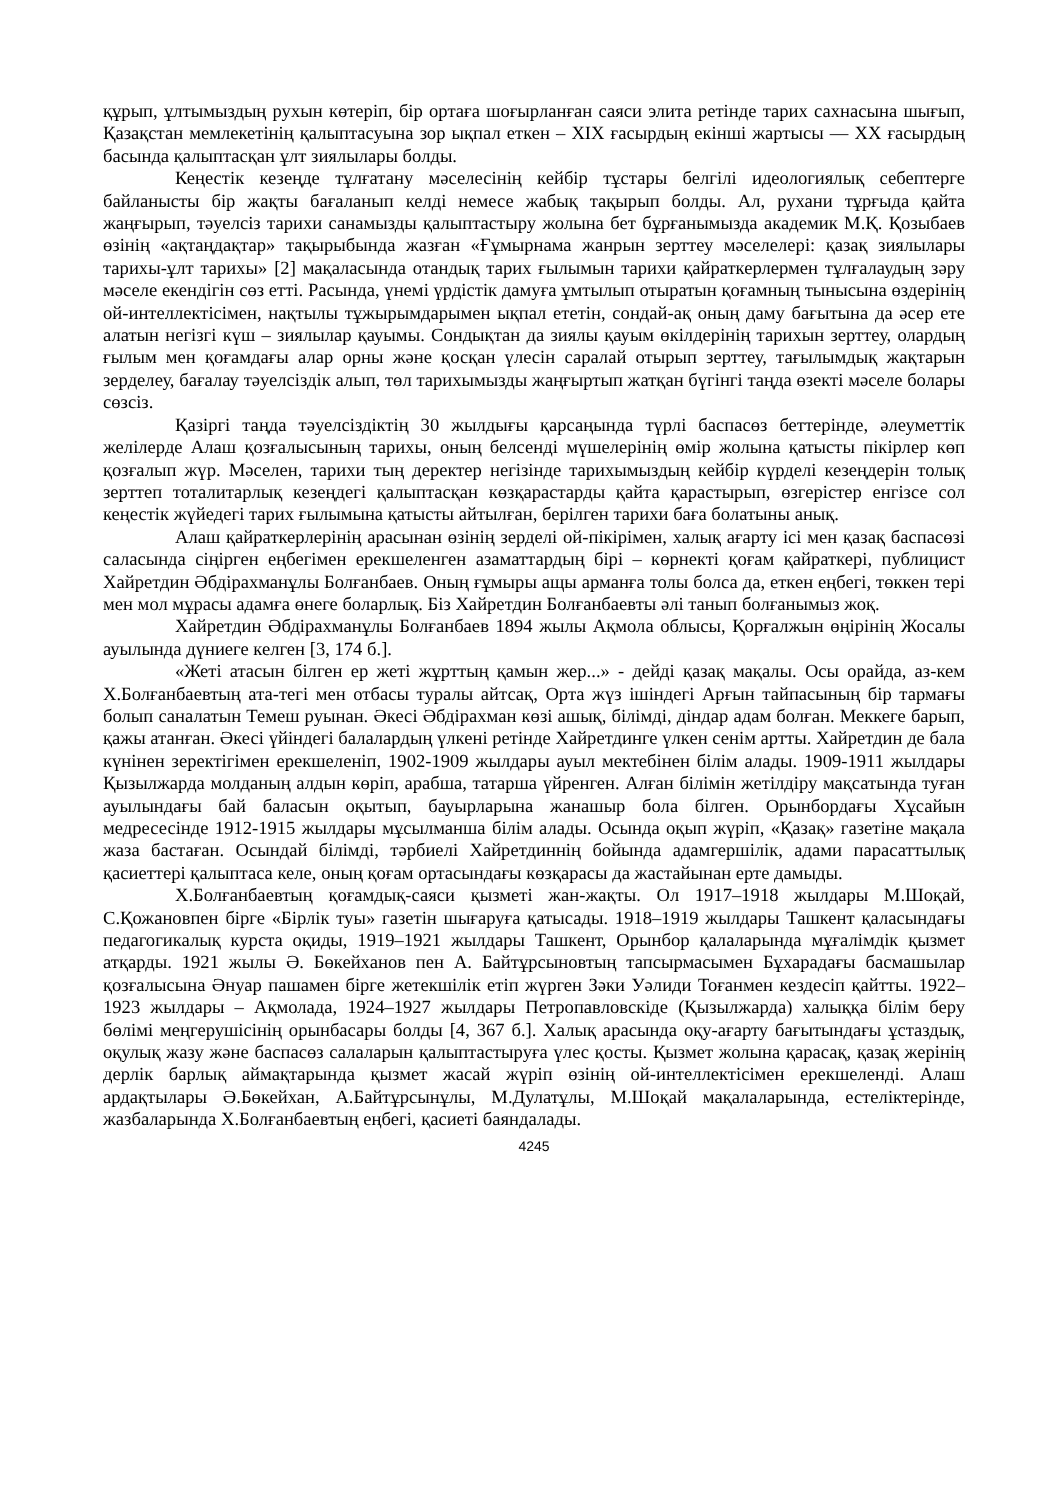құрып, ұлтымыздың рухын көтеріп, бір ортаға шоғырланған саяси элита ретінде тарих сахнасына шығып, Қазақстан мемлекетінің қалыптасуына зор ықпал еткен – XIX ғасырдың екінші жартысы — XX ғасырдың басында қалыптасқан ұлт зиялылары болды.
Кеңестік кезеңде тұлғатану мәселесінің кейбір тұстары белгілі идеологиялық себептерге байланысты бір жақты бағаланып келді немесе жабық тақырып болды. Ал, рухани тұрғыда қайта жаңғырып, тәуелсіз тарихи санамызды қалыптастыру жолына бет бұрғанымызда академик М.Қ. Қозыбаев өзінің «ақтаңдақтар» тақырыбында жазған «Ғұмырнама жанрын зерттеу мәселелері: қазақ зиялылары тарихы-ұлт тарихы» [2] мақаласында отандық тарих ғылымын тарихи қайраткерлермен тұлғалаудың зәру мәселе екендігін сөз етті. Расында, үнемі үрдістік дамуға ұмтылып отыратын қоғамның тынысына өздерінің ой-интеллектісімен, нақтылы тұжырымдарымен ықпал ететін, сондай-ақ оның даму бағытына да әсер ете алатын негізгі күш – зиялылар қауымы. Сондықтан да зиялы қауым өкілдерінің тарихын зерттеу, олардың ғылым мен қоғамдағы алар орны және қосқан үлесін саралай отырып зерттеу, тағылымдық жақтарын зерделеу, бағалау тәуелсіздік алып, төл тарихымызды жаңғыртып жатқан бүгінгі таңда өзекті мәселе болары сөзсіз.
Қазіргі таңда тәуелсіздіктің 30 жылдығы қарсаңында түрлі баспасөз беттерінде, әлеуметтік желілерде Алаш қозғалысының тарихы, оның белсенді мүшелерінің өмір жолына қатысты пікірлер көп қозғалып жүр. Мәселен, тарихи тың деректер негізінде тарихымыздың кейбір күрделі кезеңдерін толық зерттеп тоталитарлық кезеңдегі қалыптасқан көзқарастарды қайта қарастырып, өзгерістер енгізсе сол кеңестік жүйедегі тарих ғылымына қатысты айтылған, берілген тарихи баға болатыны анық.
Алаш қайраткерлерінің арасынан өзінің зерделі ой-пікірімен, халық ағарту ісі мен қазақ баспасөзі саласында сіңірген еңбегімен ерекшеленген азаматтардың бірі – көрнекті қоғам қайраткері, публицист Хайретдин Әбдірахманұлы Болғанбаев. Оның ғұмыры ащы арманға толы болса да, еткен еңбегі, төккен тері мен мол мұрасы адамға өнеге боларлық. Біз Хайретдин Болғанбаевты әлі танып болғанымыз жоқ.
Хайретдин Әбдірахманұлы Болғанбаев 1894 жылы Ақмола облысы, Қорғалжын өңірінің Жосалы ауылында дүниеге келген [3, 174 б.].
«Жеті атасын білген ер жеті жұрттың қамын жер...» - дейді қазақ мақалы. Осы орайда, аз-кем Х.Болғанбаевтың ата-тегі мен отбасы туралы айтсақ, Орта жүз ішіндегі Арғын тайпасының бір тармағы болып саналатын Темеш руынан. Әкесі Әбдірахман көзі ашық, білімді, діндар адам болған. Меккеге барып, қажы атанған. Әкесі үйіндегі балалардың үлкені ретінде Хайретдинге үлкен сенім артты. Хайретдин де бала күнінен зеректігімен ерекшеленіп, 1902-1909 жылдары ауыл мектебінен білім алады. 1909-1911 жылдары Қызылжарда молданың алдын көріп, арабша, татарша үйренген. Алған білімін жетілдіру мақсатында туған ауылындағы бай баласын оқытып, бауырларына жанашыр бола білген. Орынбордағы Хұсайын медресесінде 1912-1915 жылдары мұсылманша білім алады. Осында оқып жүріп, «Қазақ» газетіне мақала жаза бастаған. Осындай білімді, тәрбиелі Хайретдиннің бойында адамгершілік, адами парасаттылық қасиеттері қалыптаса келе, оның қоғам ортасындағы көзқарасы да жастайынан ерте дамыды.
Х.Болғанбаевтың қоғамдық-саяси қызметі жан-жақты. Ол 1917–1918 жылдары М.Шоқай, С.Қожановпен бірге «Бірлік туы» газетін шығаруға қатысады. 1918–1919 жылдары Ташкент қаласындағы педагогикалық курста оқиды, 1919–1921 жылдары Ташкент, Орынбор қалаларында мұғалімдік қызмет атқарды. 1921 жылы Ә. Бөкейханов пен А. Байтұрсыновтың тапсырмасымен Бұхарадағы басмашылар қозғалысына Әнуар пашамен бірге жетекшілік етіп жүрген Зәки Уәлиди Тоғанмен кездесіп қайтты. 1922–1923 жылдары – Ақмолада, 1924–1927 жылдары Петропавловскіде (Қызылжарда) халыққа білім беру бөлімі меңгерушісінің орынбасары болды [4, 367 б.]. Халық арасында оқу-ағарту бағытындағы ұстаздық, оқулық жазу және баспасөз салаларын қалыптастыруға үлес қосты. Қызмет жолына қарасақ, қазақ жерінің дерлік барлық аймақтарында қызмет жасай жүріп өзінің ой-интеллектісімен ерекшеленді. Алаш ардақтылары Ә.Бөкейхан, А.Байтұрсынұлы, М.Дулатұлы, М.Шоқай мақалаларында, естеліктерінде, жазбаларында Х.Болғанбаевтың еңбегі, қасиеті баяндалады.
4245